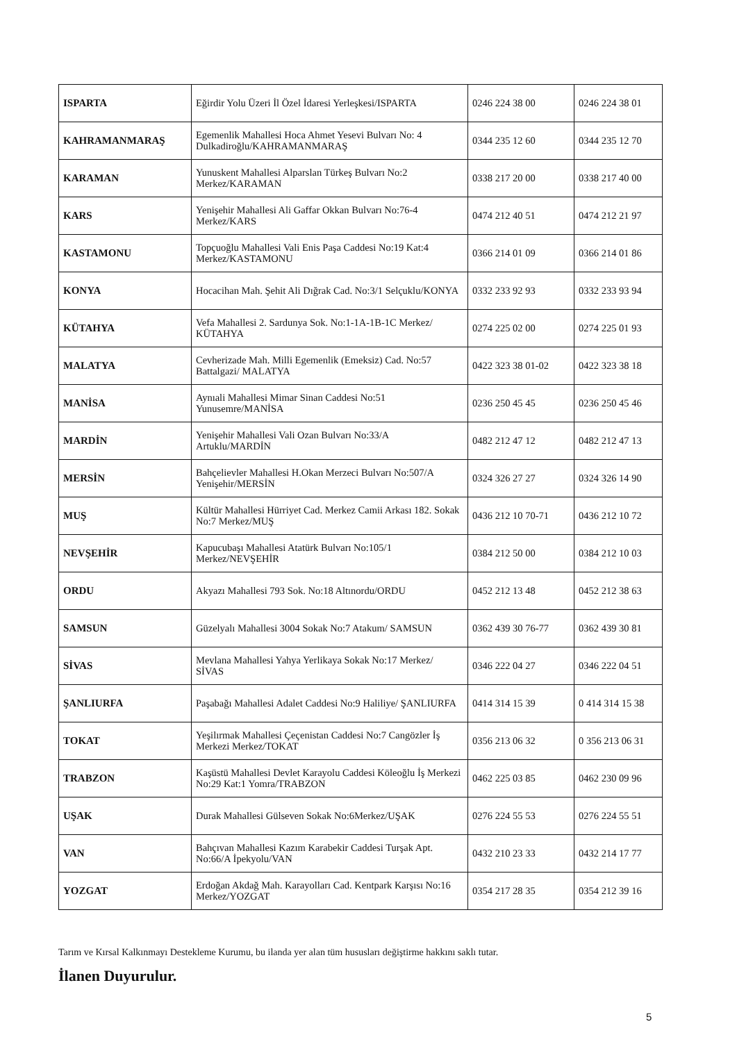| ISPARTA | Eğirdir Yolu Üzeri İl Özel İdaresi Yerleşkesi/ISPARTA | 0246 224 38 00 | 0246 224 38 01 |
| KAHRAMANMARAŞ | Egemenlik Mahallesi Hoca Ahmet Yesevi Bulvarı No: 4 Dulkadiroğlu/KAHRAMANMARAŞ | 0344 235 12 60 | 0344 235 12 70 |
| KARAMAN | Yunuskent Mahallesi Alparslan Türkeş Bulvarı No:2 Merkez/KARAMAN | 0338 217 20 00 | 0338 217 40 00 |
| KARS | Yenişehir Mahallesi Ali Gaffar Okkan Bulvarı No:76-4 Merkez/KARS | 0474 212 40 51 | 0474 212 21 97 |
| KASTAMONU | Topçuoğlu Mahallesi Vali Enis Paşa Caddesi No:19 Kat:4 Merkez/KASTAMONU | 0366 214 01 09 | 0366 214 01 86 |
| KONYA | Hocacihan Mah. Şehit Ali Dığrak Cad. No:3/1 Selçuklu/KONYA | 0332 233 92 93 | 0332 233 93 94 |
| KÜTAHYA | Vefa Mahallesi 2. Sardunya Sok. No:1-1A-1B-1C Merkez/ KÜTAHYA | 0274 225 02 00 | 0274 225 01 93 |
| MALATYA | Cevherizade Mah. Milli Egemenlik (Emeksiz) Cad. No:57 Battalgazi/ MALATYA | 0422 323 38 01-02 | 0422 323 38 18 |
| MANİSA | Aynıali Mahallesi Mimar Sinan Caddesi No:51 Yunusemre/MANİSA | 0236 250 45 45 | 0236 250 45 46 |
| MARDİN | Yenişehir Mahallesi Vali Ozan Bulvarı No:33/A Artuklu/MARDİN | 0482 212 47 12 | 0482 212 47 13 |
| MERSİN | Bahçelievler Mahallesi H.Okan Merzeci Bulvarı No:507/A Yenişehir/MERSİN | 0324 326 27 27 | 0324 326 14 90 |
| MUŞ | Kültür Mahallesi Hürriyet Cad. Merkez Camii Arkası 182. Sokak No:7 Merkez/MUŞ | 0436 212 10 70-71 | 0436 212 10 72 |
| NEVŞEHİR | Kapucubaşı Mahallesi Atatürk Bulvarı No:105/1 Merkez/NEVŞEHİR | 0384 212 50 00 | 0384 212 10 03 |
| ORDU | Akyazı Mahallesi 793 Sok. No:18 Altınordu/ORDU | 0452 212 13 48 | 0452 212 38 63 |
| SAMSUN | Güzelyalı Mahallesi 3004 Sokak No:7 Atakum/ SAMSUN | 0362 439 30 76-77 | 0362 439 30 81 |
| SİVAS | Mevlana Mahallesi Yahya Yerlikaya Sokak No:17 Merkez/ SİVAS | 0346 222 04 27 | 0346 222 04 51 |
| ŞANLIURFA | Paşabağı Mahallesi Adalet Caddesi No:9 Haliliye/ ŞANLIURFA | 0414 314 15 39 | 0 414 314 15 38 |
| TOKAT | Yeşilırmak Mahallesi Çeçenistan Caddesi No:7 Cangözler İş Merkezi Merkez/TOKAT | 0356 213 06 32 | 0 356 213 06 31 |
| TRABZON | Kaşüstü Mahallesi Devlet Karayolu Caddesi Köleoğlu İş Merkezi No:29 Kat:1 Yomra/TRABZON | 0462 225 03 85 | 0462 230 09 96 |
| UŞAK | Durak Mahallesi Gülseven Sokak No:6Merkez/UŞAK | 0276 224 55 53 | 0276 224 55 51 |
| VAN | Bahçıvan Mahallesi Kazım Karabekir Caddesi Turşak Apt. No:66/A İpekyolu/VAN | 0432 210 23 33 | 0432 214 17 77 |
| YOZGAT | Erdoğan Akdağ Mah. Karayolları Cad. Kentpark Karşısı No:16 Merkez/YOZGAT | 0354 217 28 35 | 0354 212 39 16 |
Tarım ve Kırsal Kalkınmayı Destekleme Kurumu, bu ilanda yer alan tüm hususları değiştirme hakkını saklı tutar.
İlanen Duyurulur.
5